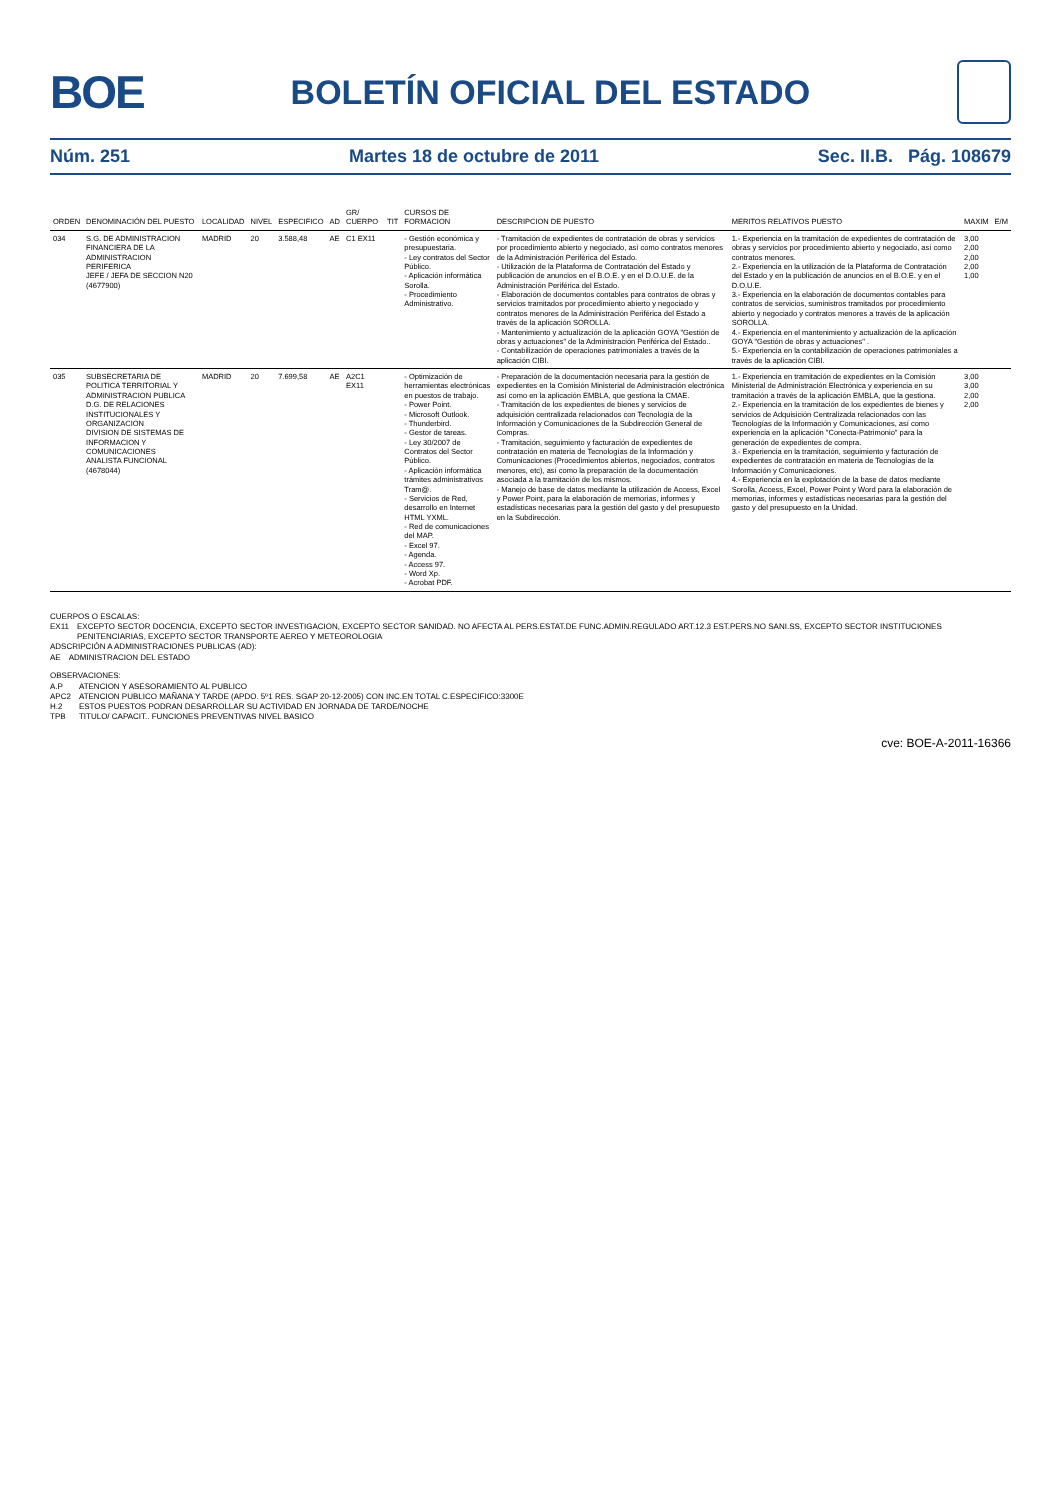BOE
BOLETÍN OFICIAL DEL ESTADO
Núm. 251 Martes 18 de octubre de 2011 Sec. II.B. Pág. 108679
| ORDEN | DENOMINACIÓN DEL PUESTO | LOCALIDAD | NIVEL | ESPECIFICO | AD | GR/ CUERPO | TIT | CURSOS DE FORMACION | DESCRIPCION DE PUESTO | MERITOS RELATIVOS PUESTO | MAXIM | E/M |
| --- | --- | --- | --- | --- | --- | --- | --- | --- | --- | --- | --- | --- |
| 034 | S.G. DE ADMINISTRACION FINANCIERA DE LA ADMINISTRACION PERIFERICA JEFE / JEFA DE SECCION N20 (4677900) | MADRID | 20 | 3.588,48 | AE | C1 EX11 | | - Gestión económica y presupuestaria. - Ley contratos del Sector Público. - Aplicación informática Sorolla. - Procedimiento Administrativo. | - Tramitación de expedientes de contratación de obras y servicios por procedimiento abierto y negociado, así como contratos menores de la Administración Periférica del Estado. - Utilización de la Plataforma de Contratación del Estado y publicación de anuncios en el B.O.E. y en el D.O.U.E. de la Administración Periférica del Estado. - Elaboración de documentos contables para contratos de obras y servicios tramitados por procedimiento abierto y negociado y contratos menores de la Administración Periférica del Estado a través de la aplicación SOROLLA. - Mantenimiento y actualización de la aplicación GOYA "Gestión de obras y actuaciones" de la Administración Periférica del Estado.. - Contabilización de operaciones patrimoniales a través de la aplicación CIBI. | 1.- Experiencia en la tramitación de expedientes de contratación de obras y servicios por procedimiento abierto y negociado, así como contratos menores. 2.- Experiencia en la utilización de la Plataforma de Contratación del Estado y en la publicación de anuncios en el B.O.E. y en el D.O.U.E. 3.- Experiencia en la elaboración de documentos contables para contratos de servicios, suministros tramitados por procedimiento abierto y negociado y contratos menores a través de la aplicación SOROLLA. 4.- Experiencia en el mantenimiento y actualización de la aplicación GOYA "Gestión de obras y actuaciones" . 5.- Experiencia en la contabilización de operaciones patrimoniales a través de la aplicación CIBI. | 3,00 2,00 2,00 2,00 1,00 | |
| 035 | SUBSECRETARIA DE POLITICA TERRITORIAL Y ADMINISTRACION PUBLICA D.G. DE RELACIONES INSTITUCIONALES Y ORGANIZACION DIVISION DE SISTEMAS DE INFORMACION Y COMUNICACIONES ANALISTA FUNCIONAL (4678044) | MADRID | 20 | 7.699,58 | AE | A2C1 EX11 | | - Optimización de herramientas electrónicas en puestos de trabajo. - Power Point. - Microsoft Outlook. - Thunderbird. - Gestor de tareas. - Ley 30/2007 de Contratos del Sector Público. - Aplicación informática trámites administrativos Tram@. - Servicios de Red, desarrollo en Internet HTML YXML. - Red de comunicaciones del MAP. - Excel 97. - Agenda. - Access 97. - Word Xp. - Acrobat PDF. | - Preparación de la documentación necesaria para la gestión de expedientes en la Comisión Ministerial de Administración electrónica así como en la aplicación EMBLA, que gestiona la CMAE. - Tramitación de los expedientes de bienes y servicios de adquisición centralizada relacionados con Tecnología de la Información y Comunicaciones de la Subdirección General de Compras. - Tramitación, seguimiento y facturación de expedientes de contratación en materia de Tecnologías de la Información y Comunicaciones (Procedimientos abiertos, negociados, contratos menores, etc), así como la preparación de la documentación asociada a la tramitación de los mismos. - Manejo de base de datos mediante la utilización de Access, Excel y Power Point, para la elaboración de memorias, informes y estadísticas necesarias para la gestión del gasto y del presupuesto en la Subdirección. | 1.- Experiencia en tramitación de expedientes en la Comisión Ministerial de Administración Electrónica y experiencia en su tramitación a través de la aplicación EMBLA, que la gestiona. 2.- Experiencia en la tramitación de los expedientes de bienes y servicios de Adquisición Centralizada relacionados con las Tecnologías de la Información y Comunicaciones, así como experiencia en la aplicación "Conecta-Patrimonio" para la generación de expedientes de compra. 3.- Experiencia en la tramitación, seguimiento y facturación de expedientes de contratación en materia de Tecnologías de la Información y Comunicaciones. 4.- Experiencia en la explotación de la base de datos mediante Sorolla, Access, Excel, Power Point y Word para la elaboración de memorias, informes y estadísticas necesarias para la gestión del gasto y del presupuesto en la Unidad. | 3,00 3,00 2,00 2,00 | |
CUERPOS O ESCALAS:
| EX11 | EXCEPTO SECTOR DOCENCIA, EXCEPTO SECTOR INVESTIGACION, EXCEPTO SECTOR SANIDAD. NO AFECTA AL PERS.ESTAT.DE FUNC.ADMIN.REGULADO ART.12.3 EST.PERS.NO SANI.SS, EXCEPTO SECTOR INSTITUCIONES PENITENCIARIAS, EXCEPTO SECTOR TRANSPORTE AEREO Y METEOROLOGIA |
ADSCRIPCIÓN A ADMINISTRACIONES PUBLICAS (AD):
| AE | ADMINISTRACION DEL ESTADO |
OBSERVACIONES:
| A.P | ATENCION Y ASESORAMIENTO AL PUBLICO |
| APC2 | ATENCION PUBLICO MAÑANA Y TARDE (APDO. 5º1 RES. SGAP 20-12-2005) CON INC.EN TOTAL C.ESPECIFICO:3300E |
| H.2 | ESTOS PUESTOS PODRAN DESARROLLAR SU ACTIVIDAD EN JORNADA DE TARDE/NOCHE |
| TPB | TITULO/ CAPACIT.. FUNCIONES PREVENTIVAS NIVEL BASICO |
cve: BOE-A-2011-16366